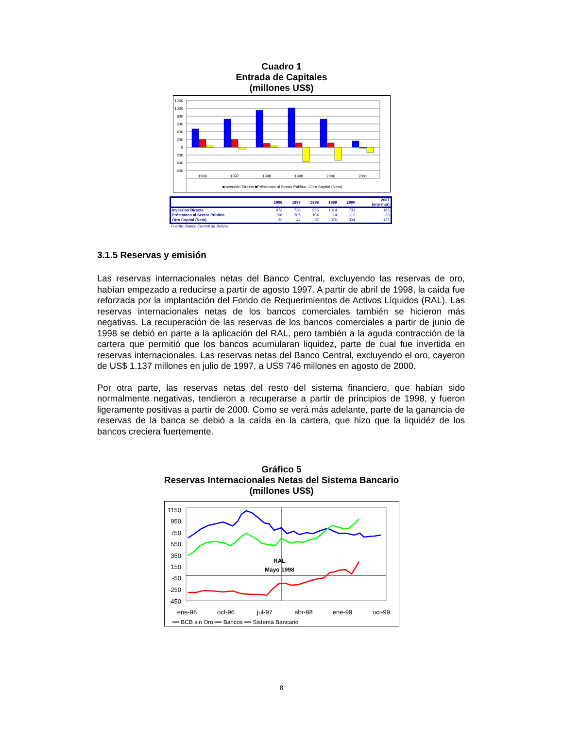Cuadro 1
Entrada de Capitales
(millones US$)
1200
1000
800
600
400
200
0
-200
-400
-600
1996
1997
1998
1999
2000
2001
■Inversión Directa ■Préstamos al Sector Público □Otro Capital (Neto)
| | 1996 | 1997 | 1998 | 1999 | 2000 | 2001 (ene-mar) |
| --- | --- | --- | --- | --- | --- | --- |
| Inversión Directa | 472 | 728 | 955 | 1014 | 731 | 162 |
| Préstamos al Sector Público | 196 | 205 | 104 | 114 | 112 | -20 |
| Otro Capital (Neto) | 33 | -44 | 37 | -376 | -334 | -132 |
Fuente: Banco Central de Bolivia
3.1.5 Reservas y emisión
Las reservas internacionales netas del Banco Central, excluyendo las reservas de oro, habían empezado a reducirse a partir de agosto 1997. A partir de abril de 1998, la caída fue reforzada por la implantación del Fondo de Requerimientos de Activos Líquidos (RAL). Las reservas internacionales netas de los bancos comerciales también se hicieron más negativas. La recuperación de las reservas de los bancos comerciales a partir de junio de 1998 se debió en parte a la aplicación del RAL, pero también a la aguda contracción de la cartera que permitió que los bancos acumularan liquidez, parte de cual fue invertida en reservas internacionales. Las reservas netas del Banco Central, excluyendo el oro, cayeron de US$ 1.137 millones en julio de 1997, a US$ 746 millones en agosto de 2000.
Por otra parte, las reservas netas del resto del sistema financiero, que habían sido normalmente negativas, tendieron a recuperarse a partir de principios de 1998, y fueron ligeramente positivas a partir de 2000. Como se verá más adelante, parte de la ganancia de reservas de la banca se debió a la caída en la cartera, que hizo que la liquidéz de los bancos creciera fuertemente.
Gráfico 5
Reservas Internacionales Netas del Sistema Bancario
(millones US$)
1150
950
750
550
350
150
-50
-250
-450
RAL
Mayo 1998
ene-96
oct-96
jul-97
abr-98
ene-99
oct-99
━━ BCB sin Oro ━━ Bancos ━━ Sistema Bancario
8